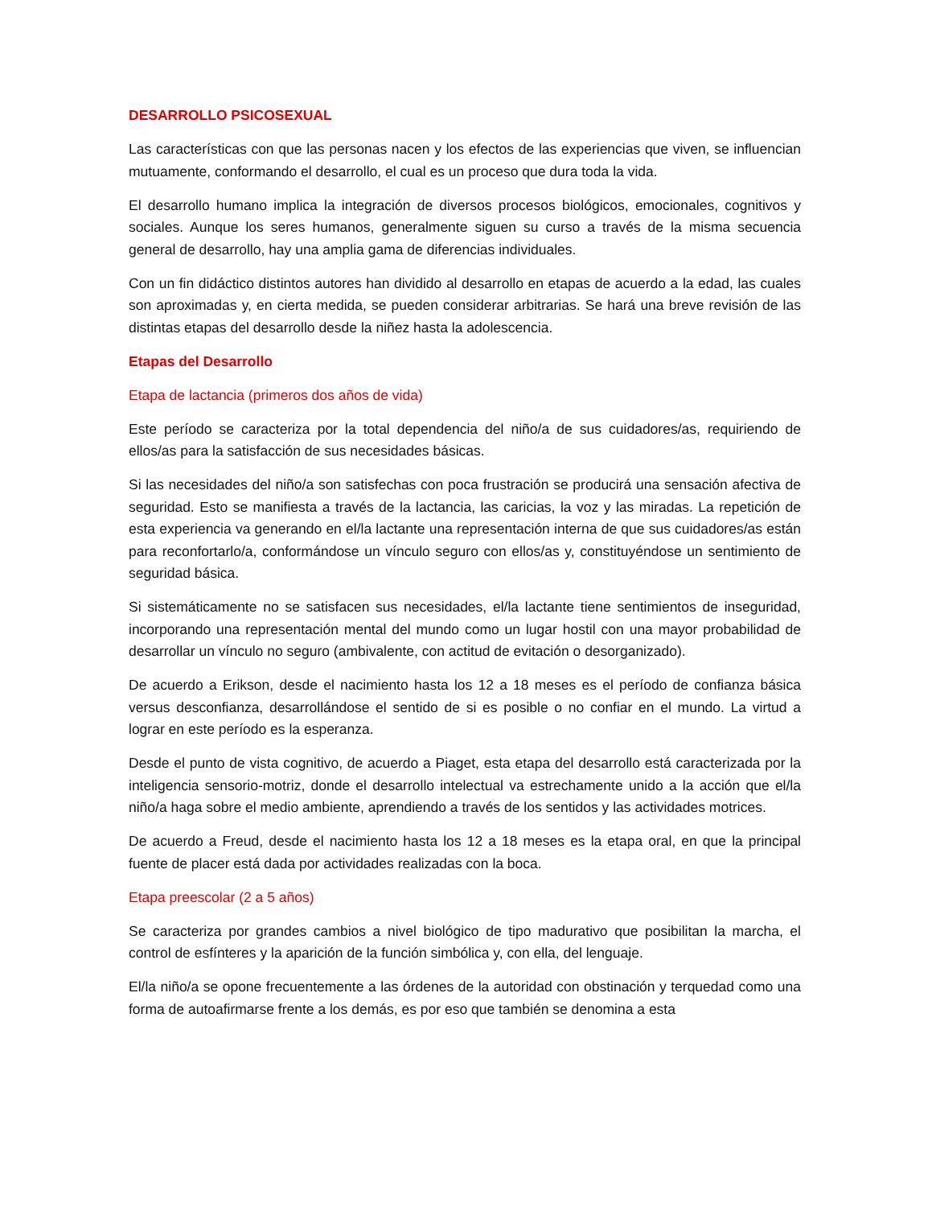DESARROLLO PSICOSEXUAL
Las características con que las personas nacen y los efectos de las experiencias que viven, se influencian mutuamente, conformando el desarrollo, el cual es un proceso que dura toda la vida.
El desarrollo humano implica la integración de diversos procesos biológicos, emocionales, cognitivos y sociales. Aunque los seres humanos, generalmente siguen su curso a través de la misma secuencia general de desarrollo, hay una amplia gama de diferencias individuales.
Con un fin didáctico distintos autores han dividido al desarrollo en etapas de acuerdo a la edad, las cuales son aproximadas y, en cierta medida, se pueden considerar arbitrarias. Se hará una breve revisión de las distintas etapas del desarrollo desde la niñez hasta la adolescencia.
Etapas del Desarrollo
Etapa de lactancia (primeros dos años de vida)
Este período se caracteriza por la total dependencia del niño/a de sus cuidadores/as, requiriendo de ellos/as para la satisfacción de sus necesidades básicas.
Si las necesidades del niño/a son satisfechas con poca frustración se producirá una sensación afectiva de seguridad. Esto se manifiesta a través de la lactancia, las caricias, la voz y las miradas. La repetición de esta experiencia va generando en el/la lactante una representación interna de que sus cuidadores/as están para reconfortarlo/a, conformándose un vínculo seguro con ellos/as y, constituyéndose un sentimiento de seguridad básica.
Si sistemáticamente no se satisfacen sus necesidades, el/la lactante tiene sentimientos de inseguridad, incorporando una representación mental del mundo como un lugar hostil con una mayor probabilidad de desarrollar un vínculo no seguro (ambivalente, con actitud de evitación o desorganizado).
De acuerdo a Erikson, desde el nacimiento hasta los 12 a 18 meses es el período de confianza básica versus desconfianza, desarrollándose el sentido de si es posible o no confiar en el mundo. La virtud a lograr en este período es la esperanza.
Desde el punto de vista cognitivo, de acuerdo a Piaget, esta etapa del desarrollo está caracterizada por la inteligencia sensorio-motriz, donde el desarrollo intelectual va estrechamente unido a la acción que el/la niño/a haga sobre el medio ambiente, aprendiendo a través de los sentidos y las actividades motrices.
De acuerdo a Freud, desde el nacimiento hasta los 12 a 18 meses es la etapa oral, en que la principal fuente de placer está dada por actividades realizadas con la boca.
Etapa preescolar (2 a 5 años)
Se caracteriza por grandes cambios a nivel biológico de tipo madurativo que posibilitan la marcha, el control de esfínteres y la aparición de la función simbólica y, con ella, del lenguaje.
El/la niño/a se opone frecuentemente a las órdenes de la autoridad con obstinación y terquedad como una forma de autoafirmarse frente a los demás, es por eso que también se denomina a esta